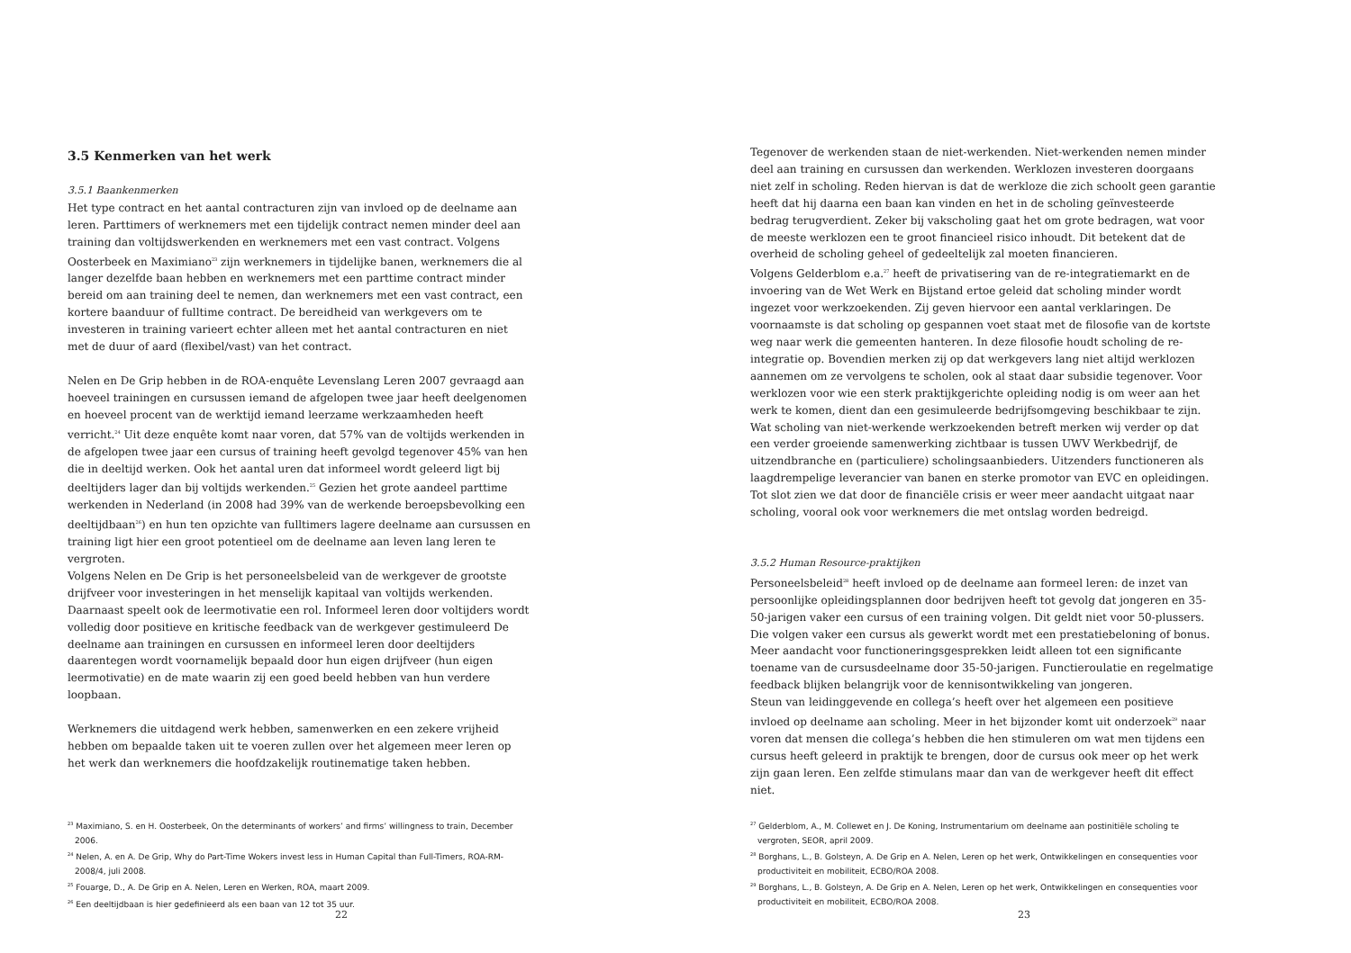3.5 Kenmerken van het werk
3.5.1 Baankenmerken
Het type contract en het aantal contracturen zijn van invloed op de deelname aan leren. Parttimers of werknemers met een tijdelijk contract nemen minder deel aan training dan voltijdswerkenden en werknemers met een vast contract. Volgens Oosterbeek en Maximiano<sup>23</sup> zijn werknemers in tijdelijke banen, werknemers die al langer dezelfde baan hebben en werknemers met een parttime contract minder bereid om aan training deel te nemen, dan werknemers met een vast contract, een kortere baanduur of fulltime contract. De bereidheid van werkgevers om te investeren in training varieert echter alleen met het aantal contracturen en niet met de duur of aard (flexibel/vast) van het contract.
Nelen en De Grip hebben in de ROA-enquête Levenslang Leren 2007 gevraagd aan hoeveel trainingen en cursussen iemand de afgelopen twee jaar heeft deelgenomen en hoeveel procent van de werktijd iemand leerzame werkzaamheden heeft verricht.<sup>24</sup> Uit deze enquête komt naar voren, dat 57% van de voltijds werkenden in de afgelopen twee jaar een cursus of training heeft gevolgd tegenover 45% van hen die in deeltijd werken. Ook het aantal uren dat informeel wordt geleerd ligt bij deeltijders lager dan bij voltijds werkenden.<sup>25</sup> Gezien het grote aandeel parttime werkenden in Nederland (in 2008 had 39% van de werkende beroepsbevolking een deeltijdbaan<sup>26</sup>) en hun ten opzichte van fulltimers lagere deelname aan cursussen en training ligt hier een groot potentieel om de deelname aan leven lang leren te vergroten.
Volgens Nelen en De Grip is het personeelsbeleid van de werkgever de grootste drijfveer voor investeringen in het menselijk kapitaal van voltijds werkenden. Daarnaast speelt ook de leermotivatie een rol. Informeel leren door voltijders wordt volledig door positieve en kritische feedback van de werkgever gestimuleerd De deelname aan trainingen en cursussen en informeel leren door deeltijders daarentegen wordt voornamelijk bepaald door hun eigen drijfveer (hun eigen leermotivatie) en de mate waarin zij een goed beeld hebben van hun verdere loopbaan.
Werknemers die uitdagend werk hebben, samenwerken en een zekere vrijheid hebben om bepaalde taken uit te voeren zullen over het algemeen meer leren op het werk dan werknemers die hoofdzakelijk routinematige taken hebben.
<sup>23</sup> Maximiano, S. en H. Oosterbeek, On the determinants of workers’ and firms’ willingness to train, December 2006.
<sup>24</sup> Nelen, A. en A. De Grip, Why do Part-Time Wokers invest less in Human Capital than Full-Timers, ROA-RM-2008/4, juli 2008.
<sup>25</sup> Fouarge, D., A. De Grip en A. Nelen, Leren en Werken, ROA, maart 2009.
<sup>26</sup> Een deeltijdbaan is hier gedefinieerd als een baan van 12 tot 35 uur.
22
Tegenover de werkenden staan de niet-werkenden. Niet-werkenden nemen minder deel aan training en cursussen dan werkenden. Werklozen investeren doorgaans niet zelf in scholing. Reden hiervan is dat de werkloze die zich schoolt geen garantie heeft dat hij daarna een baan kan vinden en het in de scholing geïnvesteerde bedrag terugverdient. Zeker bij vakscholing gaat het om grote bedragen, wat voor de meeste werklozen een te groot financieel risico inhoudt. Dit betekent dat de overheid de scholing geheel of gedeeltelijk zal moeten financieren.
Volgens Gelderblom e.a.<sup>27</sup> heeft de privatisering van de re-integratiemarkt en de invoering van de Wet Werk en Bijstand ertoe geleid dat scholing minder wordt ingezet voor werkzoekenden. Zij geven hiervoor een aantal verklaringen. De voornaamste is dat scholing op gespannen voet staat met de filosofie van de kortste weg naar werk die gemeenten hanteren. In deze filosofie houdt scholing de re-integratie op. Bovendien merken zij op dat werkgevers lang niet altijd werklozen aannemen om ze vervolgens te scholen, ook al staat daar subsidie tegenover. Voor werklozen voor wie een sterk praktijkgerichte opleiding nodig is om weer aan het werk te komen, dient dan een gesimuleerde bedrijfsomgeving beschikbaar te zijn.
Wat scholing van niet-werkende werkzoekenden betreft merken wij verder op dat een verder groeiende samenwerking zichtbaar is tussen UWV Werkbedrijf, de uitzendbranche en (particuliere) scholingsaanbieders. Uitzenders functioneren als laagdrempelige leverancier van banen en sterke promotor van EVC en opleidingen. Tot slot zien we dat door de financiële crisis er weer meer aandacht uitgaat naar scholing, vooral ook voor werknemers die met ontslag worden bedreigd.
3.5.2 Human Resource-praktijken
Personeelsbeleid<sup>28</sup> heeft invloed op de deelname aan formeel leren: de inzet van persoonlijke opleidingsplannen door bedrijven heeft tot gevolg dat jongeren en 35-50-jarigen vaker een cursus of een training volgen. Dit geldt niet voor 50-plussers. Die volgen vaker een cursus als gewerkt wordt met een prestatiebeloning of bonus. Meer aandacht voor functioneringsgesprekken leidt alleen tot een significante toename van de cursusdeelname door 35-50-jarigen. Functieroulatie en regelmatige feedback blijken belangrijk voor de kennisontwikkeling van jongeren.
Steun van leidinggevende en collega’s heeft over het algemeen een positieve invloed op deelname aan scholing. Meer in het bijzonder komt uit onderzoek<sup>29</sup> naar voren dat mensen die collega’s hebben die hen stimuleren om wat men tijdens een cursus heeft geleerd in praktijk te brengen, door de cursus ook meer op het werk zijn gaan leren. Een zelfde stimulans maar dan van de werkgever heeft dit effect niet.
<sup>27</sup> Gelderblom, A., M. Collewet en J. De Koning, Instrumentarium om deelname aan postinitiële scholing te vergroten, SEOR, april 2009.
<sup>28</sup> Borghans, L., B. Golsteyn, A. De Grip en A. Nelen, Leren op het werk, Ontwikkelingen en consequenties voor productiviteit en mobiliteit, ECBO/ROA 2008.
<sup>29</sup> Borghans, L., B. Golsteyn, A. De Grip en A. Nelen, Leren op het werk, Ontwikkelingen en consequenties voor productiviteit en mobiliteit, ECBO/ROA 2008.
23